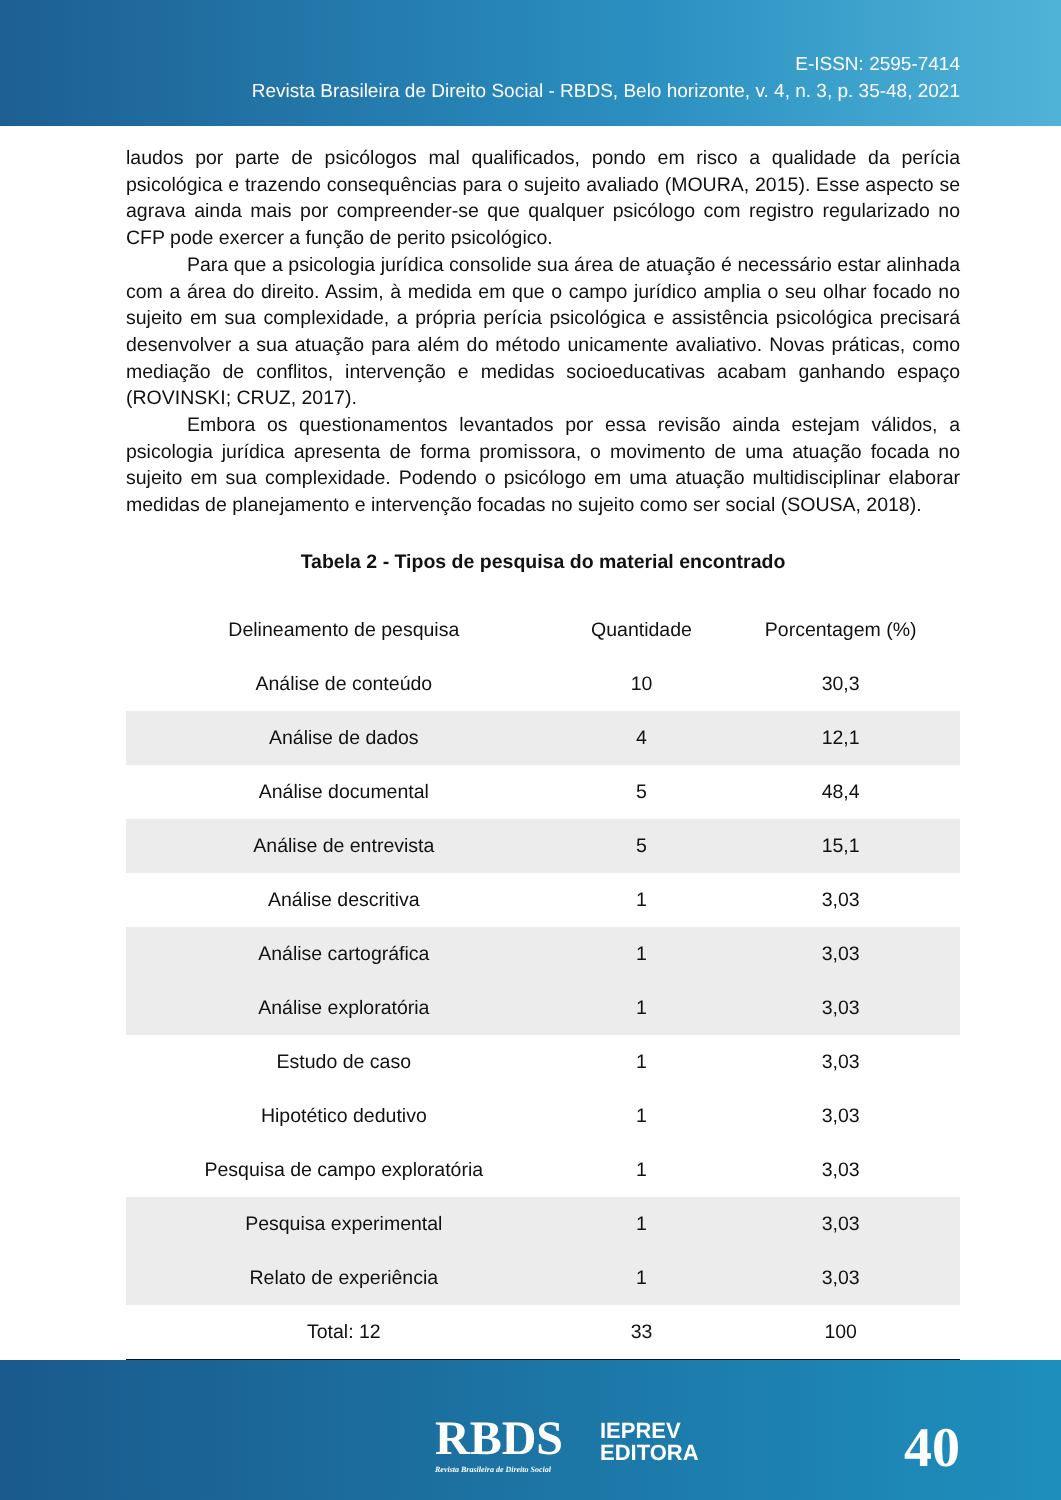E-ISSN: 2595-7414
Revista Brasileira de Direito Social - RBDS, Belo horizonte, v. 4, n. 3, p. 35-48, 2021
laudos por parte de psicólogos mal qualificados, pondo em risco a qualidade da perícia psicológica e trazendo consequências para o sujeito avaliado (MOURA, 2015). Esse aspecto se agrava ainda mais por compreender-se que qualquer psicólogo com registro regularizado no CFP pode exercer a função de perito psicológico.
Para que a psicologia jurídica consolide sua área de atuação é necessário estar alinhada com a área do direito. Assim, à medida em que o campo jurídico amplia o seu olhar focado no sujeito em sua complexidade, a própria perícia psicológica e assistência psicológica precisará desenvolver a sua atuação para além do método unicamente avaliativo. Novas práticas, como mediação de conflitos, intervenção e medidas socioeducativas acabam ganhando espaço (ROVINSKI; CRUZ, 2017).
Embora os questionamentos levantados por essa revisão ainda estejam válidos, a psicologia jurídica apresenta de forma promissora, o movimento de uma atuação focada no sujeito em sua complexidade. Podendo o psicólogo em uma atuação multidisciplinar elaborar medidas de planejamento e intervenção focadas no sujeito como ser social (SOUSA, 2018).
Tabela 2 - Tipos de pesquisa do material encontrado
| Delineamento de pesquisa | Quantidade | Porcentagem (%) |
| --- | --- | --- |
| Análise de conteúdo | 10 | 30,3 |
| Análise de dados | 4 | 12,1 |
| Análise documental | 5 | 48,4 |
| Análise de entrevista | 5 | 15,1 |
| Análise descritiva | 1 | 3,03 |
| Análise cartográfica | 1 | 3,03 |
| Análise exploratória | 1 | 3,03 |
| Estudo de caso | 1 | 3,03 |
| Hipotético dedutivo | 1 | 3,03 |
| Pesquisa de campo exploratória | 1 | 3,03 |
| Pesquisa experimental | 1 | 3,03 |
| Relato de experiência | 1 | 3,03 |
| Total: 12 | 33 | 100 |
RBDS
Revista Brasileira de Direito Social
IEPREV
EDITORA
40